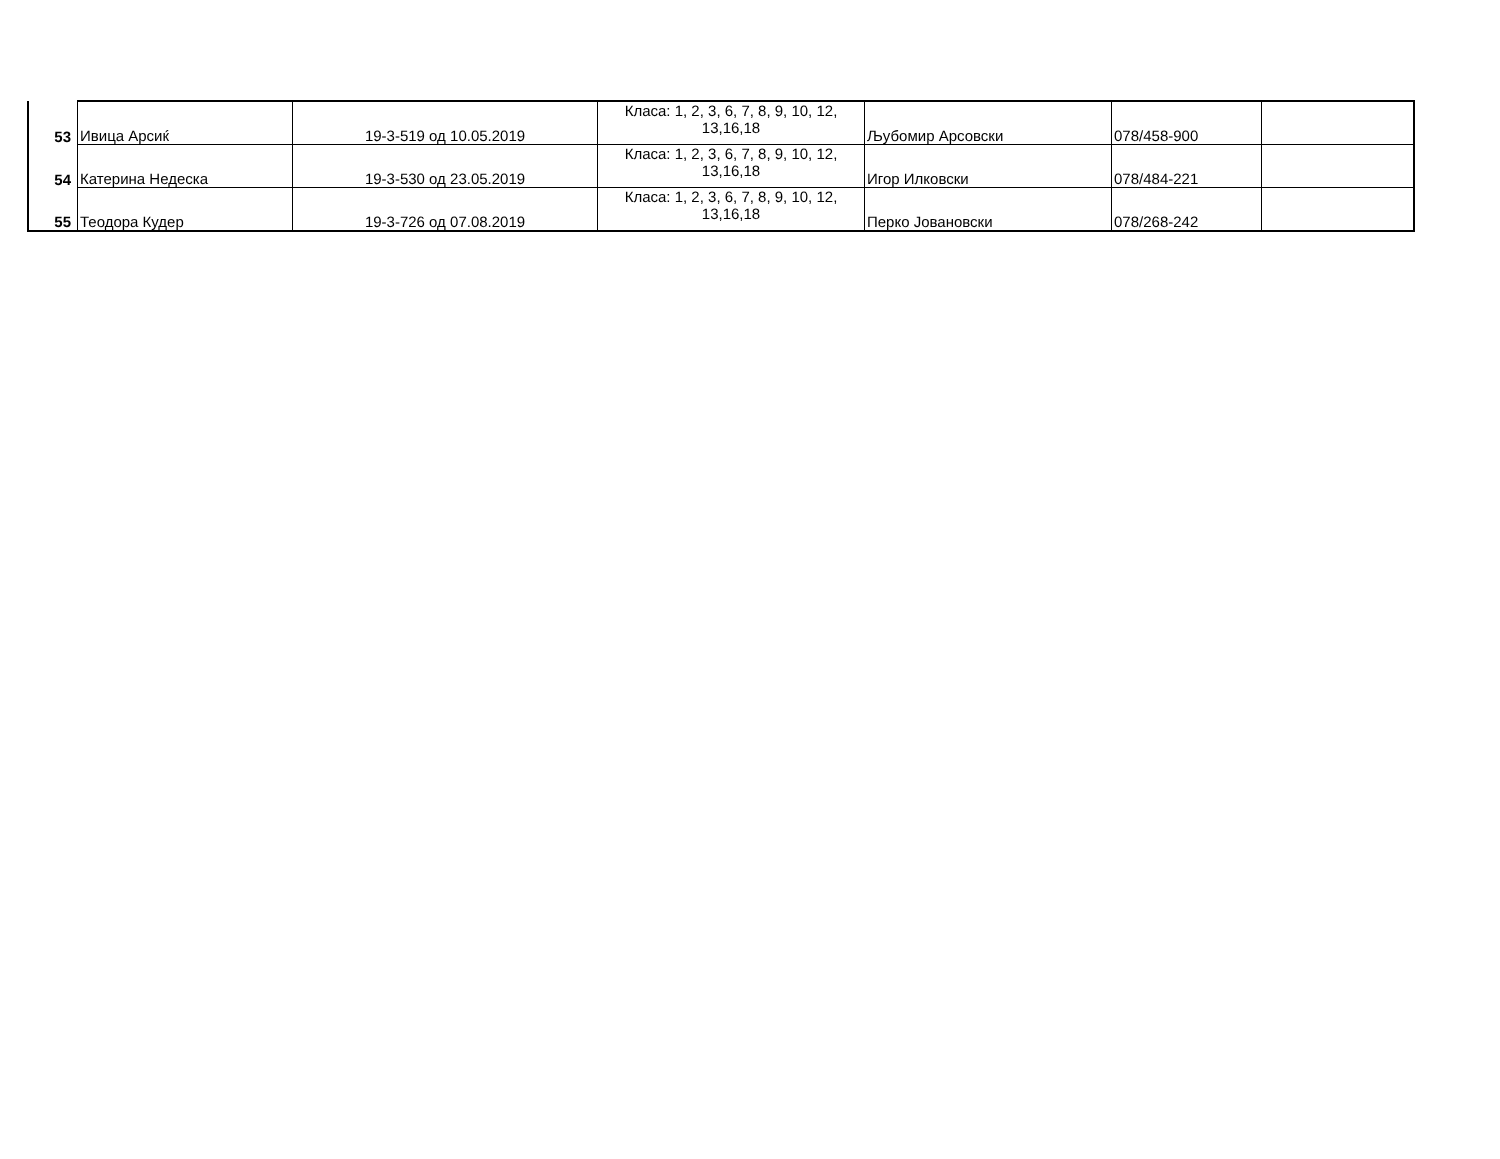| 53 | Ивица Арсиќ | 19-3-519 од 10.05.2019 | Класа: 1, 2, 3, 6, 7, 8, 9, 10, 12, 13,16,18 | Љубомир Арсовски | 078/458-900 | |
| 54 | Катерина Недеска | 19-3-530 од 23.05.2019 | Класа: 1, 2, 3, 6, 7, 8, 9, 10, 12, 13,16,18 | Игор Илковски | 078/484-221 | |
| 55 | Теодора Кудер | 19-3-726 од 07.08.2019 | Класа: 1, 2, 3, 6, 7, 8, 9, 10, 12, 13,16,18 | Перко Јовановски | 078/268-242 | |